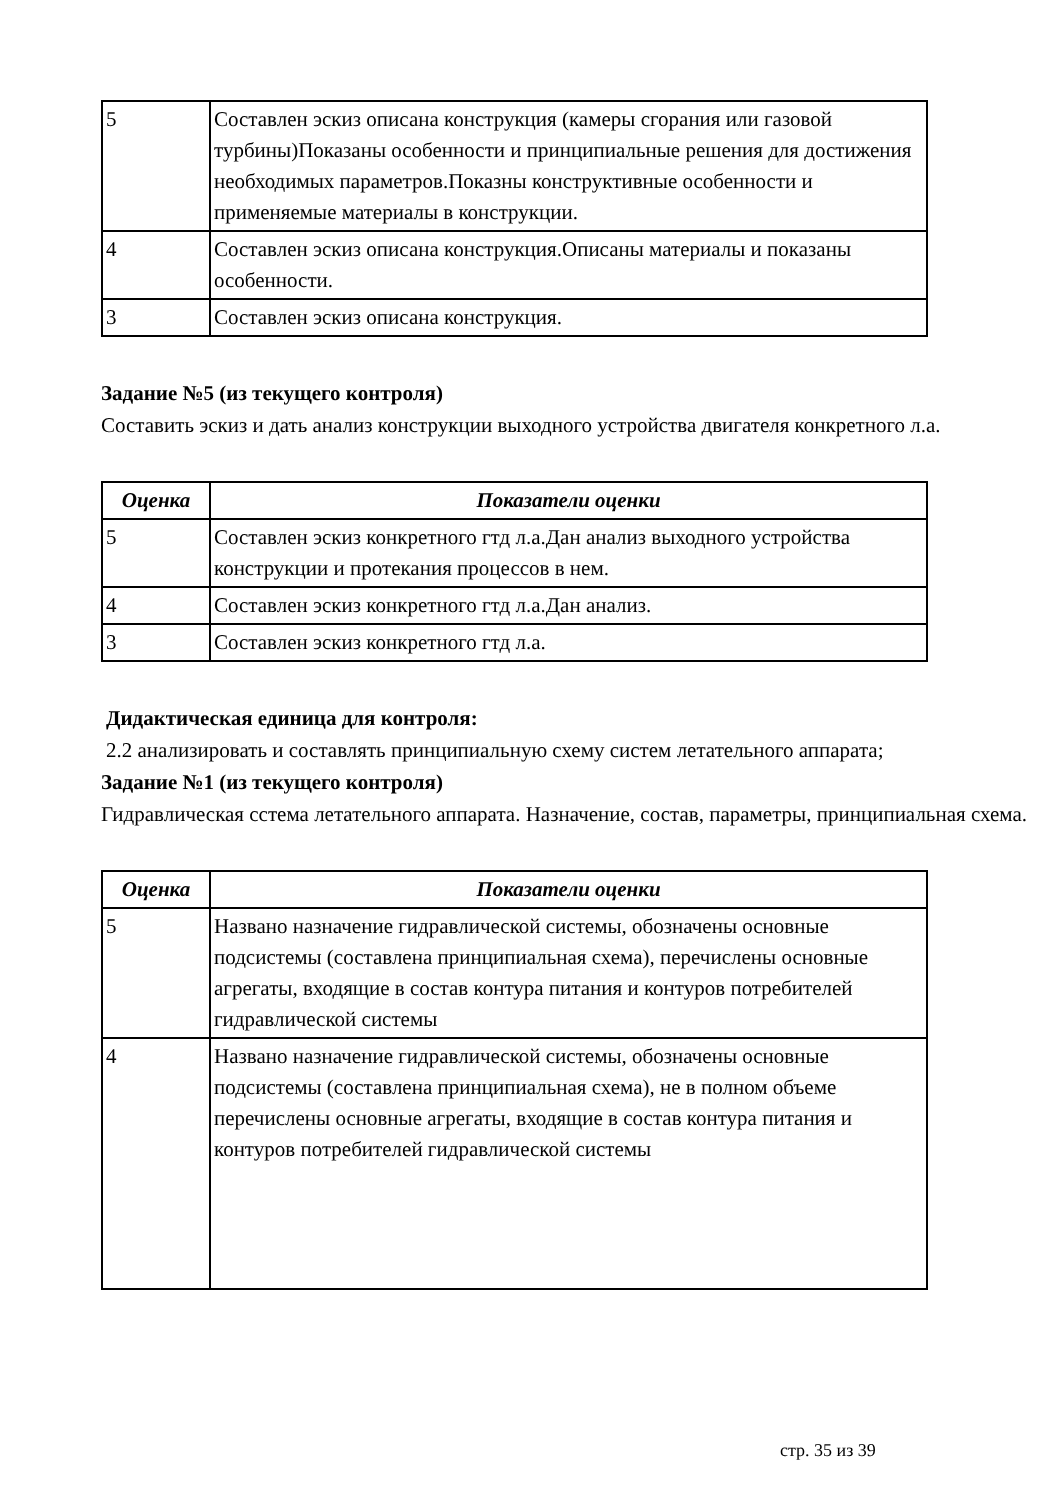| 5 | Составлен эскиз описана конструкция (камеры сгорания или газовой турбины)Показаны особенности и принципиальные решения для достижения необходимых параметров.Показны конструктивные особенности и применяемые материалы в конструкции. |
| 4 | Составлен эскиз описана конструкция.Описаны материалы и показаны особенности. |
| 3 | Составлен эскиз описана конструкция. |
Задание №5 (из текущего контроля)
Составить эскиз и дать анализ конструкции выходного устройства двигателя конкретного л.а.
| Оценка | Показатели оценки |
| --- | --- |
| 5 | Составлен эскиз конкретного гтд л.а.Дан анализ выходного устройства конструкции и протекания процессов в нем. |
| 4 | Составлен эскиз конкретного гтд л.а.Дан анализ. |
| 3 | Составлен эскиз конкретного гтд л.а. |
Дидактическая единица для контроля:
2.2 анализировать и составлять принципиальную схему систем летательного аппарата;
Задание №1 (из текущего контроля)
Гидравлическая сстема летательного аппарата. Назначение, состав, параметры, принципиальная схема.
| Оценка | Показатели оценки |
| --- | --- |
| 5 | Названо назначение гидравлической системы, обозначены основные подсистемы (составлена принципиальная схема), перечислены основные агрегаты, входящие в состав контура питания и контуров потребителей гидравлической системы |
| 4 | Названо назначение гидравлической системы, обозначены основные подсистемы (составлена принципиальная схема), не в полном объеме перечислены основные агрегаты, входящие в состав контура питания и контуров потребителей гидравлической системы |
стр. 35 из 39